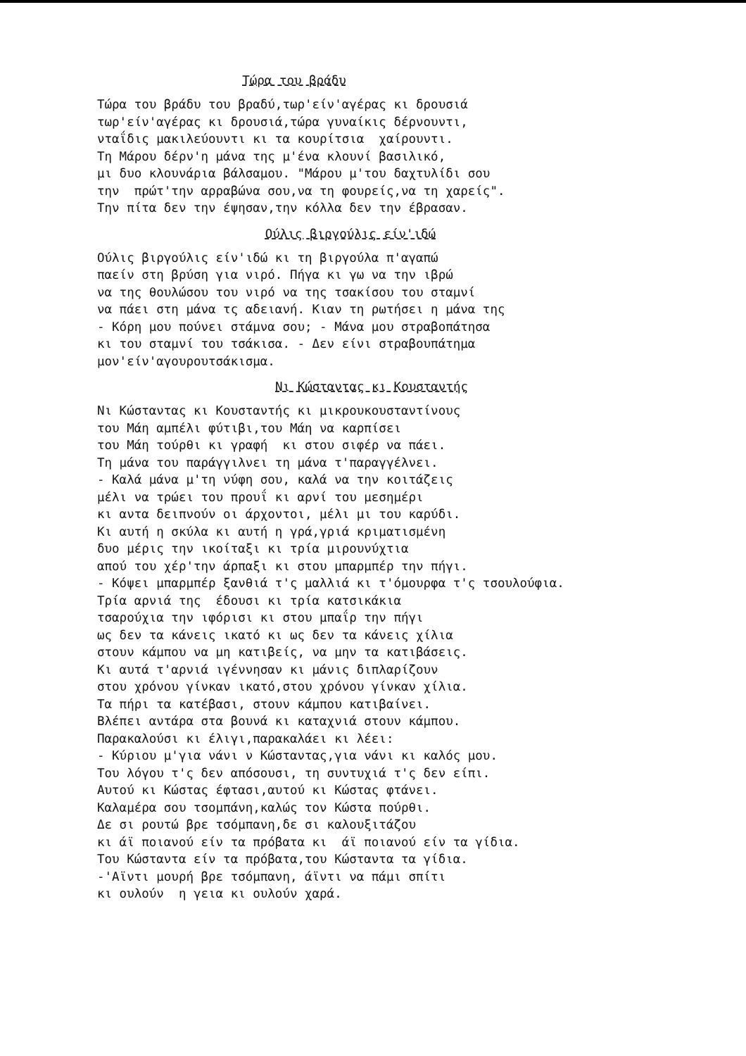Τώρα του βράδυ
Τώρα του βράδυ του βραδύ,τωρ'είν'αγέρας κι δρουσιά τωρ'είν'αγέρας κι δρουσιά,τώρα γυναίκις δέρνουντι, νταΐδις μακιλεύουντι κι τα κουρίτσια χαίρουντι. Τη Μάρου δέρν'η μάνα της μ'ένα κλουνί βασιλικό, μι δυο κλουνάρια βάλσαμου. "Μάρου μ'του δαχτυλίδι σου την πρώτ'την αρραβώνα σου,να τη φουρείς,να τη χαρείς". Την πίτα δεν την έψησαν,την κόλλα δεν την έβρασαν.
Ούλις βιργούλις είν'ιδώ
Ούλις βιργούλις είν'ιδώ κι τη βιργούλα π'αγαπώ παείν στη βρύση για νιρό. Πήγα κι γω να την ιβρώ να της θουλώσου του νιρό να της τσακίσου του σταμνί να πάει στη μάνα τς αδειανή. Κιαν τη ρωτήσει η μάνα της - Κόρη μου πούνει στάμνα σου; - Μάνα μου στραβοπάτησα κι του σταμνί του τσάκισα. - Δεν είνι στραβουπάτημα μον'είν'αγουρουτσάκισμα.
Νι Κώσταντας κι Κουσταντής
Νι Κώσταντας κι Κουσταντής κι μικρουκουσταντίνους του Μάη αμπέλι φύτιβι,του Μάη να καρπίσει του Μάη τούρθι κι γραφή κι στου σιφέρ να πάει. Τη μάνα του παράγγιλνει τη μάνα τ'παραγγέλνει. - Καλά μάνα μ'τη νύφη σου, καλά να την κοιτάζεις μέλι να τρώει του προυΐ κι αρνί του μεσημέρι κι αντα δειπνούν οι άρχοντοι, μέλι μι του καρύδι. Κι αυτή η σκύλα κι αυτή η γρά,γριά κριματισμένη δυο μέρις την ικοίταξι κι τρία μιρουνύχτια απού του χέρ'την άρπαξι κι στου μπαρμπέρ την πήγι. - Κόψει μπαρμπέρ ξανθιά τ'ς μαλλιά κι τ'όμουρφα τ'ς τσουλούφια. Τρία αρνιά της έδουσι κι τρία κατσικάκια τσαρούχια την ιφόρισι κι στου μπαΐρ την πήγι ως δεν τα κάνεις ικατό κι ως δεν τα κάνεις χίλια στουν κάμπου να μη κατιβείς, να μην τα κατιβάσεις. Κι αυτά τ'αρνιά ιγέννησαν κι μάνις διπλαρίζουν στου χρόνου γίνκαν ικατό,στου χρόνου γίνκαν χίλια. Τα πήρι τα κατέβασι, στουν κάμπου κατιβαίνει. Βλέπει αντάρα στα βουνά κι καταχνιά στουν κάμπου. Παρακαλούσι κι έλιγι,παρακαλάει κι λέει: - Κύριου μ'για νάνι ν Κώσταντας,για νάνι κι καλός μου. Του λόγου τ'ς δεν απόσουσι, τη συντυχιά τ'ς δεν είπι. Αυτού κι Κώστας έφτασι,αυτού κι Κώστας φτάνει. Καλαμέρα σου τσομπάνη,καλώς τον Κώστα πούρθι. Δε σι ρουτώ βρε τσόμπανη,δε σι καλουξιτάζου κι άϊ ποιανού είν τα πρόβατα κι άϊ ποιανού είν τα γίδια. Του Κώσταντα είν τα πρόβατα,του Κώσταντα τα γίδια. -'Αϊντι μουρή βρε τσόμπανη, άϊντι να πάμι σπίτι κι ουλούν η γεια κι ουλούν χαρά.